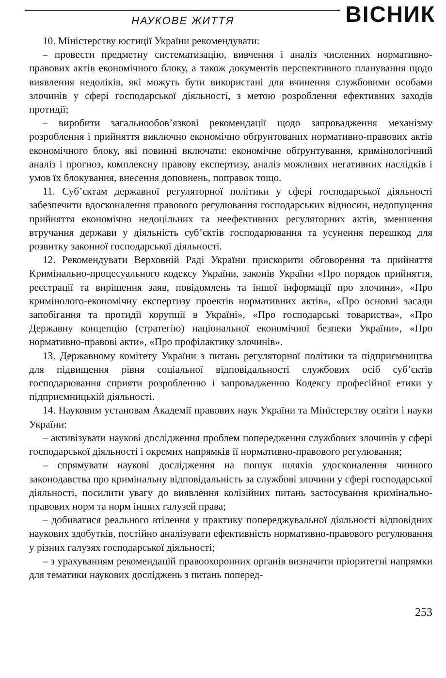НАУКОВЕ ЖИТТЯ
ВІСНИК
10. Міністерству юстиції України рекомендувати:
– провести предметну систематизацію, вивчення і аналіз численних нормативно-правових актів економічного блоку, а також документів перспективного планування щодо виявлення недоліків, які можуть бути використані для вчинення службовими особами злочинів у сфері господарської діяльності, з метою розроблення ефективних заходів протидії;
– виробити загальнообов’язкові рекомендації щодо запровадження механізму розроблення і прийняття виключно економічно обґрунтованих нормативно-правових актів економічного блоку, які повинні включати: економічне обґрунтування, кримінологічний аналіз і прогноз, комплексну правову експертизу, аналіз можливих негативних наслідків і умов їх блокування, внесення доповнень, поправок тощо.
11. Суб’єктам державної регуляторної політики у сфері господарської діяльності забезпечити вдосконалення правового регулювання господарських відносин, недопущення прийняття економічно недоцільних та неефективних регуляторних актів, зменшення втручання держави у діяльність суб’єктів господарювання та усунення перешкод для розвитку законної господарської діяльності.
12. Рекомендувати Верховній Раді України прискорити обговорення та прийняття Кримінально-процесуального кодексу України, законів України «Про порядок прийняття, реєстрації та вирішення заяв, повідомлень та іншої інформації про злочини», «Про кримінолого-економічну експертизу проектів нормативних актів», «Про основні засади запобігання та протидії корупції в Україні», «Про господарські товариства», «Про Державну концепцію (стратегію) національної економічної безпеки України», «Про нормативно-правові акти», «Про профілактику злочинів».
13. Державному комітету України з питань регуляторної політики та підприємництва для підвищення рівня соціальної відповідальності службових осіб суб’єктів господарювання сприяти розробленню і запровадженню Кодексу професійної етики у підприємницькій діяльності.
14. Науковим установам Академії правових наук України та Міністерству освіти і науки України:
– активізувати наукові дослідження проблем попередження службових злочинів у сфері господарської діяльності і окремих напрямків її нормативно-правового регулювання;
– спрямувати наукові дослідження на пошук шляхів удосконалення чинного законодавства про кримінальну відповідальність за службові злочини у сфері господарської діяльності, посилити увагу до виявлення колізійних питань застосування кримінально-правових норм та норм інших галузей права;
– добиватися реального втілення у практику попереджувальної діяльності відповідних наукових здобутків, постійно аналізувати ефективність нормативно-правового регулювання у різних галузях господарської діяльності;
– з урахуванням рекомендацій правоохоронних органів визначити пріоритетні напрямки для тематики наукових досліджень з питань поперед-
253